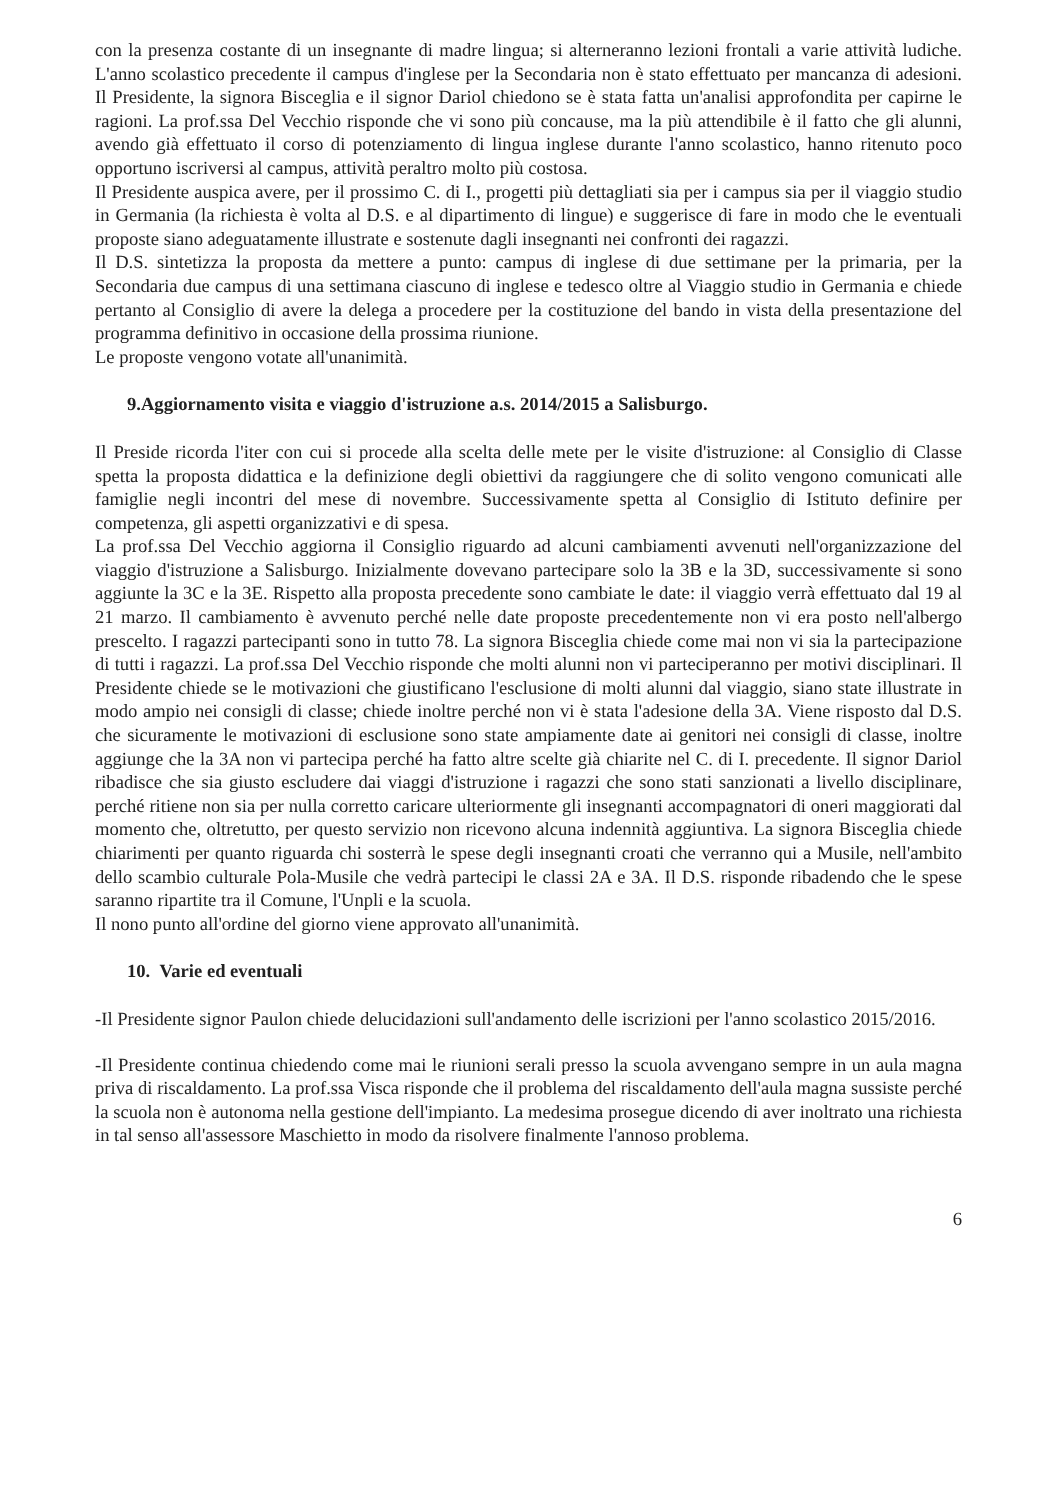con la presenza costante di un insegnante di madre lingua; si alterneranno lezioni frontali a varie attività ludiche. L'anno scolastico precedente il campus d'inglese per la Secondaria non è stato effettuato per mancanza di adesioni. Il Presidente, la signora Bisceglia e il signor Dariol chiedono se è stata fatta un'analisi approfondita per capirne le ragioni. La prof.ssa Del Vecchio risponde che vi sono più concause, ma la più attendibile è il fatto che gli alunni, avendo già effettuato il corso di potenziamento di lingua inglese durante l'anno scolastico, hanno ritenuto poco opportuno iscriversi al campus, attività peraltro molto più costosa.
Il Presidente auspica avere, per il prossimo C. di I., progetti più dettagliati sia per i campus sia per il viaggio studio in Germania (la richiesta è volta al D.S. e al dipartimento di lingue) e suggerisce di fare in modo che le eventuali proposte siano adeguatamente illustrate e sostenute dagli insegnanti nei confronti dei ragazzi.
Il D.S. sintetizza la proposta da mettere a punto: campus di inglese di due settimane per la primaria, per la Secondaria due campus di una settimana ciascuno di inglese e tedesco oltre al Viaggio studio in Germania e chiede pertanto al Consiglio di avere la delega a procedere per la costituzione del bando in vista della presentazione del programma definitivo in occasione della prossima riunione.
Le proposte vengono votate all'unanimità.
9.Aggiornamento visita e viaggio d'istruzione a.s. 2014/2015 a Salisburgo.
Il Preside ricorda l'iter con cui si procede alla scelta delle mete per le visite d'istruzione: al Consiglio di Classe spetta la proposta didattica e la definizione degli obiettivi da raggiungere che di solito vengono comunicati alle famiglie negli incontri del mese di novembre. Successivamente spetta al Consiglio di Istituto definire per competenza, gli aspetti organizzativi e di spesa.
La prof.ssa Del Vecchio aggiorna il Consiglio riguardo ad alcuni cambiamenti avvenuti nell'organizzazione del viaggio d'istruzione a Salisburgo. Inizialmente dovevano partecipare solo la 3B e la 3D, successivamente si sono aggiunte la 3C e la 3E. Rispetto alla proposta precedente sono cambiate le date: il viaggio verrà effettuato dal 19 al 21 marzo. Il cambiamento è avvenuto perché nelle date proposte precedentemente non vi era posto nell'albergo prescelto. I ragazzi partecipanti sono in tutto 78. La signora Bisceglia chiede come mai non vi sia la partecipazione di tutti i ragazzi. La prof.ssa Del Vecchio risponde che molti alunni non vi parteciperanno per motivi disciplinari. Il Presidente chiede se le motivazioni che giustificano l'esclusione di molti alunni dal viaggio, siano state illustrate in modo ampio nei consigli di classe; chiede inoltre perché non vi è stata l'adesione della 3A. Viene risposto dal D.S. che sicuramente le motivazioni di esclusione sono state ampiamente date ai genitori nei consigli di classe, inoltre aggiunge che la 3A non vi partecipa perché ha fatto altre scelte già chiarite nel C. di I. precedente. Il signor Dariol ribadisce che sia giusto escludere dai viaggi d'istruzione i ragazzi che sono stati sanzionati a livello disciplinare, perché ritiene non sia per nulla corretto caricare ulteriormente gli insegnanti accompagnatori di oneri maggiorati dal momento che, oltretutto, per questo servizio non ricevono alcuna indennità aggiuntiva. La signora Bisceglia chiede chiarimenti per quanto riguarda chi sosterrà le spese degli insegnanti croati che verranno qui a Musile, nell'ambito dello scambio culturale Pola-Musile che vedrà partecipi le classi 2A e 3A. Il D.S. risponde ribadendo che le spese saranno ripartite tra il Comune, l'Unpli e la scuola.
Il nono punto all'ordine del giorno viene approvato all'unanimità.
10. Varie ed eventuali
-Il Presidente signor Paulon chiede delucidazioni sull'andamento delle iscrizioni per l'anno scolastico 2015/2016.
-Il Presidente continua chiedendo come mai le riunioni serali presso la scuola avvengano sempre in un aula magna priva di riscaldamento. La prof.ssa Visca risponde che il problema del riscaldamento dell'aula magna sussiste perché la scuola non è autonoma nella gestione dell'impianto. La medesima prosegue dicendo di aver inoltrato una richiesta in tal senso all'assessore Maschietto in modo da risolvere finalmente l'annoso problema.
6